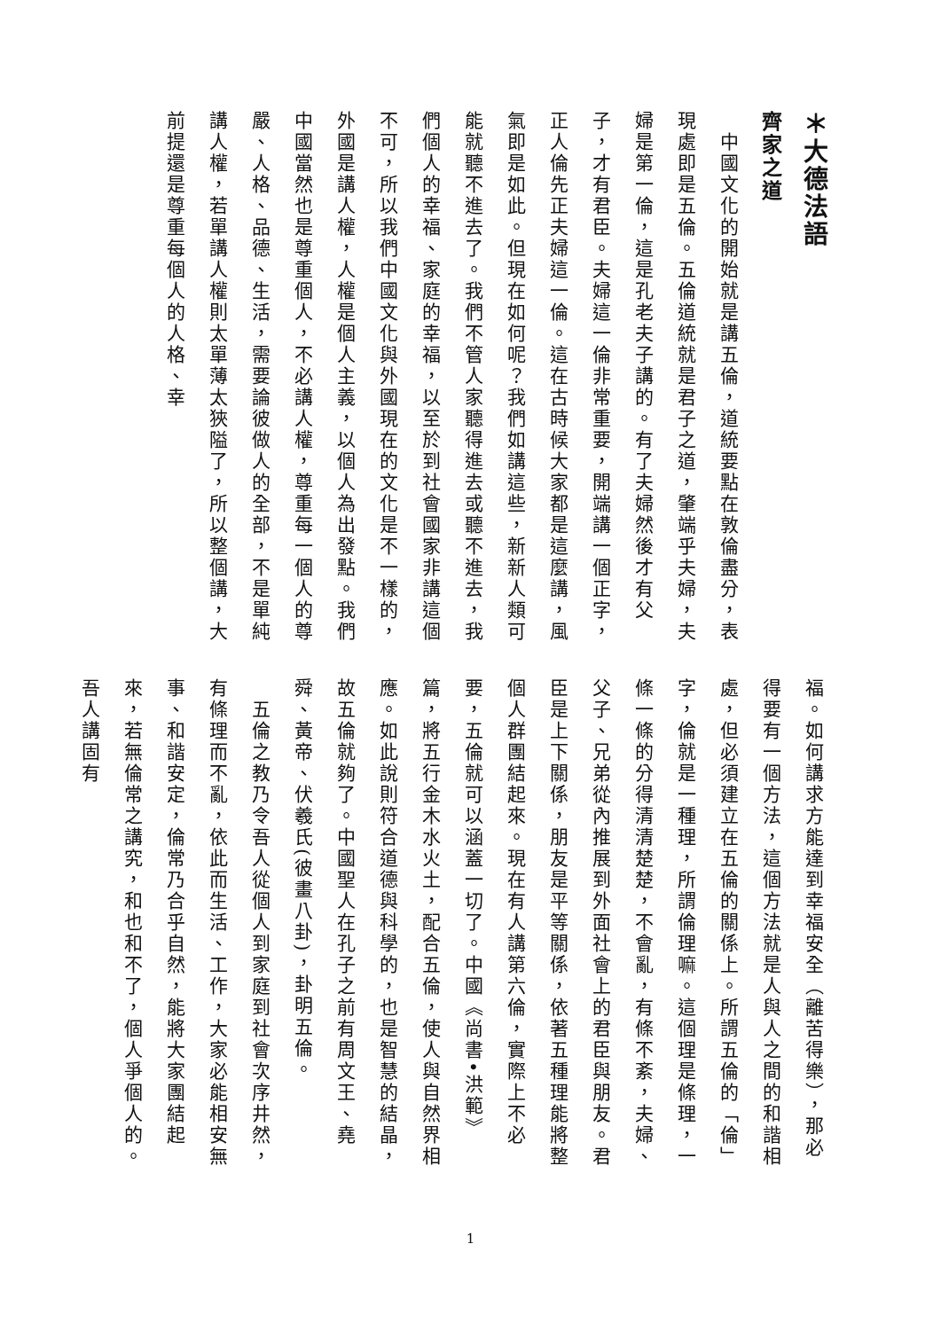＊大德法語
齊家之道
　中國文化的開始就是講五倫，道統要點在敦倫盡分，表現處即是五倫。五倫道統就是君子之道，肇端乎夫婦，夫婦是第一倫，這是孔老夫子講的。有了夫婦然後才有父子，才有君臣。夫婦這一倫非常重要，開端講一個正字，正人倫先正夫婦這一倫。這在古時候大家都是這麼講，風氣即是如此。但現在如何呢？我們如講這些，新新人類可能就聽不進去了。我們不管人家聽得進去或聽不進去，我們個人的幸福、家庭的幸福，以至於到社會國家非講這個不可，所以我們中國文化與外國現在的文化是不一樣的，外國是講人權，人權是個人主義，以個人為出發點。我們中國當然也是尊重個人，不必講人權，尊重每一個人的尊嚴、人格、品德、生活，需要論彼做人的全部，不是單純講人權，若單講人權則太單薄太狹隘了，所以整個講，大前提還是尊重每個人的人格、幸
福。如何講求方能達到幸福安全（離苦得樂），那必得要有一個方法，這個方法就是人與人之間的和諧相處，但必須建立在五倫的關係上。所謂五倫的「倫」字，倫就是一種理，所謂倫理嘛。這個理是條理，一條一條的分得清清楚楚，不會亂，有條不紊，夫婦、父子、兄弟從內推展到外面社會上的君臣與朋友。君臣是上下關係，朋友是平等關係，依著五種理能將整個人群團結起來。現在有人講第六倫，實際上不必要，五倫就可以涵蓋一切了。中國《尚書•洪範》篇，將五行金木水火土，配合五倫，使人與自然界相應。如此說則符合道德與科學的，也是智慧的結晶，故五倫就夠了。中國聖人在孔子之前有周文王、堯舜、黃帝、伏羲氏(彼畫八卦)，卦明五倫。
　五倫之教乃令吾人從個人到家庭到社會次序井然，有條理而不亂，依此而生活、工作，大家必能相安無事、和諧安定，倫常乃合乎自然，能將大家團結起來，若無倫常之講究，和也和不了，個人爭個人的。吾人講固有
1